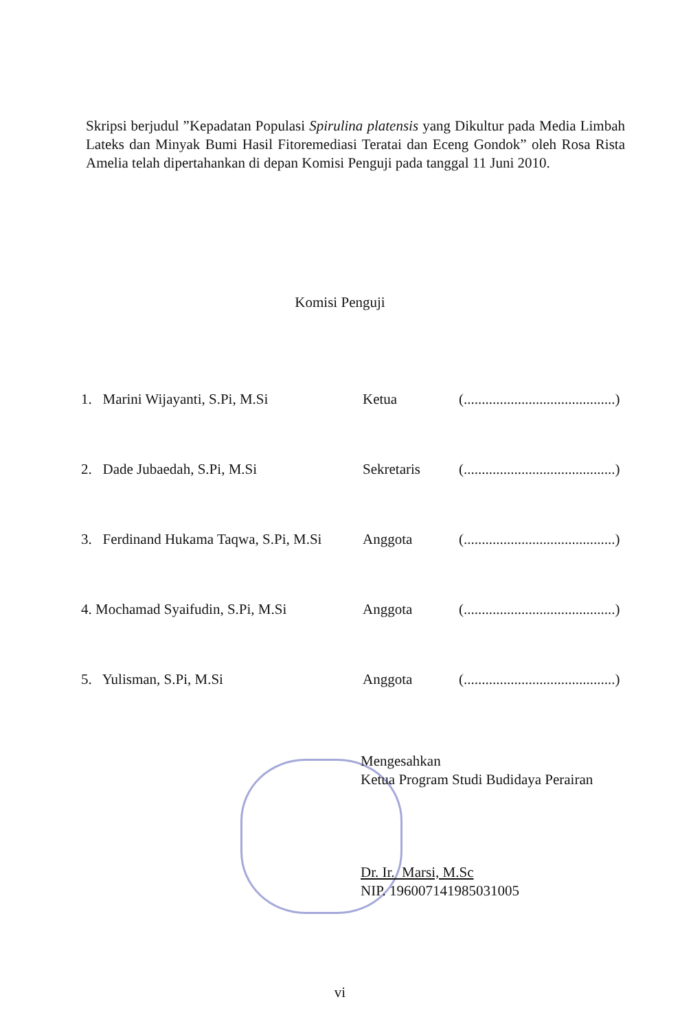Skripsi berjudul ”Kepadatan Populasi Spirulina platensis yang Dikultur pada Media Limbah Lateks dan Minyak Bumi Hasil Fitoremediasi Teratai dan Eceng Gondok” oleh Rosa Rista Amelia telah dipertahankan di depan Komisi Penguji pada tanggal 11 Juni 2010.
Komisi Penguji
| 1. Marini Wijayanti, S.Pi, M.Si | Ketua | (..........................................) |
| 2. Dade Jubaedah, S.Pi, M.Si | Sekretaris | (..........................................) |
| 3. Ferdinand Hukama Taqwa, S.Pi, M.Si | Anggota | (..........................................) |
| 4. Mochamad Syaifudin, S.Pi, M.Si | Anggota | (..........................................) |
| 5. Yulisman, S.Pi, M.Si | Anggota | (..........................................) |
Mengesahkan
Ketua Program Studi Budidaya Perairan
Dr. Ir. Marsi, M.Sc
NIP. 196007141985031005
vi